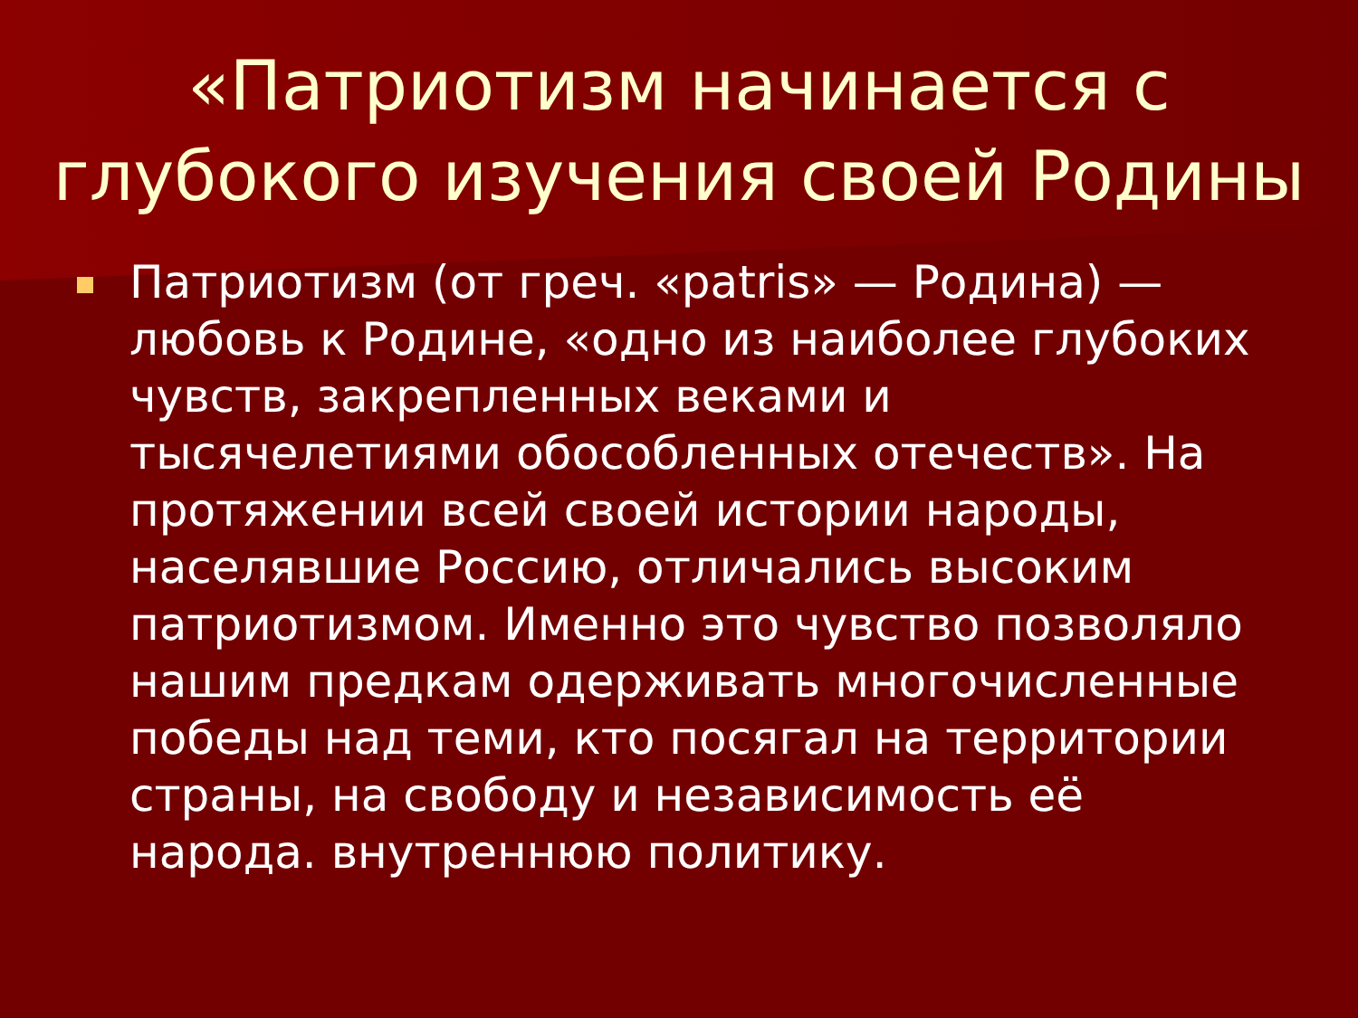«Патриотизм начинается с глубокого изучения своей Родины
Патриотизм (от греч. «patris» — Родина) — любовь к Родине, «одно из наиболее глубоких чувств, закрепленных веками и тысячелетиями обособленных отечеств». На протяжении всей своей истории народы, населявшие Россию, отличались высоким патриотизмом. Именно это чувство позволяло нашим предкам одерживать многочисленные победы над теми, кто посягал на территории страны, на свободу и независимость её народа. внутреннюю политику.